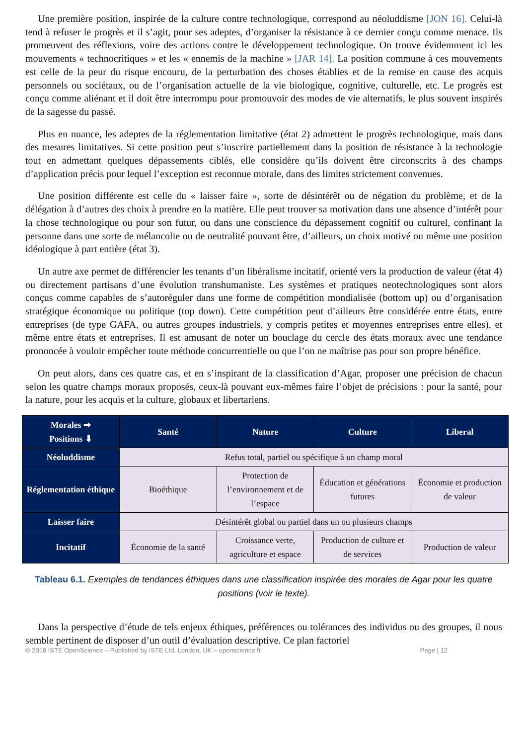Une première position, inspirée de la culture contre technologique, correspond au néoluddisme [JON 16]. Celui-là tend à refuser le progrès et il s’agit, pour ses adeptes, d’organiser la résistance à ce dernier conçu comme menace. Ils promeuvent des réflexions, voire des actions contre le développement technologique. On trouve évidemment ici les mouvements « technocritiques » et les « ennemis de la machine » [JAR 14]. La position commune à ces mouvements est celle de la peur du risque encouru, de la perturbation des choses établies et de la remise en cause des acquis personnels ou sociétaux, ou de l’organisation actuelle de la vie biologique, cognitive, culturelle, etc. Le progrès est conçu comme aliénant et il doit être interrompu pour promouvoir des modes de vie alternatifs, le plus souvent inspirés de la sagesse du passé.
Plus en nuance, les adeptes de la réglementation limitative (état 2) admettent le progrès technologique, mais dans des mesures limitatives. Si cette position peut s’inscrire partiellement dans la position de résistance à la technologie tout en admettant quelques dépassements ciblés, elle considère qu’ils doivent être circonscrits à des champs d’application précis pour lequel l’exception est reconnue morale, dans des limites strictement convenues.
Une position différente est celle du « laisser faire », sorte de désintérêt ou de négation du problème, et de la délégation à d’autres des choix à prendre en la matière. Elle peut trouver sa motivation dans une absence d’intérêt pour la chose technologique ou pour son futur, ou dans une conscience du dépassement cognitif ou culturel, confinant la personne dans une sorte de mélancolie ou de neutralité pouvant être, d’ailleurs, un choix motivé ou même une position idéologique à part entière (état 3).
Un autre axe permet de différencier les tenants d’un libéralisme incitatif, orienté vers la production de valeur (état 4) ou directement partisans d’une évolution transhumaniste. Les systèmes et pratiques neotechnologiques sont alors conçus comme capables de s’autoréguler dans une forme de compétition mondialisée (bottom up) ou d’organisation stratégique économique ou politique (top down). Cette compétition peut d’ailleurs être considérée entre états, entre entreprises (de type GAFA, ou autres groupes industriels, y compris petites et moyennes entreprises entre elles), et même entre états et entreprises. Il est amusant de noter un bouclage du cercle des états moraux avec une tendance prononcée à vouloir empêcher toute méthode concurrentielle ou que l’on ne maîtrise pas pour son propre bénéfice.
On peut alors, dans ces quatre cas, et en s’inspirant de la classification d’Agar, proposer une précision de chacun selon les quatre champs moraux proposés, ceux-là pouvant eux-mêmes faire l’objet de précisions : pour la santé, pour la nature, pour les acquis et la culture, globaux et libertariens.
| Morales ➡ Positions ⬇ | Santé | Nature | Culture | Liberal |
| --- | --- | --- | --- | --- |
| Néoluddisme | Refus total, partiel ou spécifique à un champ moral | | | |
| Réglementation éthique | Bioéthique | Protection de l’environnement et de l’espace | Éducation et générations futures | Économie et production de valeur |
| Laisser faire | Désintérêt global ou partiel dans un ou plusieurs champs | | | |
| Incitatif | Économie de la santé | Croissance verte, agriculture et espace | Production de culture et de services | Production de valeur |
Tableau 6.1. Exemples de tendances éthiques dans une classification inspirée des morales de Agar pour les quatre positions (voir le texte).
Dans la perspective d’étude de tels enjeux éthiques, préférences ou tolérances des individus ou des groupes, il nous semble pertinent de disposer d’un outil d’évaluation descriptive. Ce plan factoriel
© 2018 ISTE OpenScience – Published by ISTE Ltd. London, UK – openscience.fr Page | 12